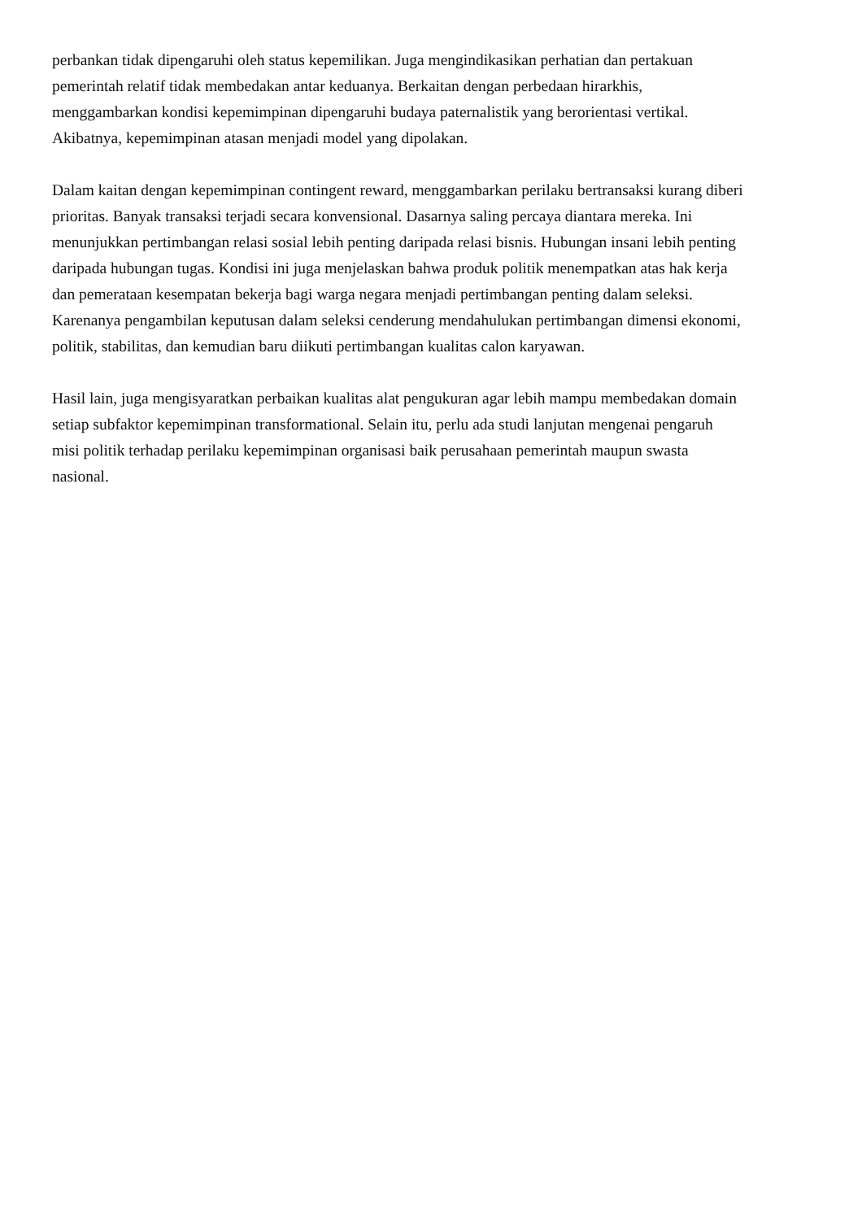perbankan tidak dipengaruhi oleh status kepemilikan. Juga mengindikasikan perhatian dan pertakuan
pemerintah relatif tidak membedakan antar keduanya. Berkaitan dengan perbedaan hirarkhis,
menggambarkan kondisi kepemimpinan dipengaruhi budaya paternalistik yang berorientasi vertikal.
Akibatnya, kepemimpinan atasan menjadi model yang dipolakan.
Dalam kaitan dengan kepemimpinan contingent reward, menggambarkan perilaku bertransaksi kurang diberi
prioritas. Banyak transaksi terjadi secara konvensional. Dasarnya saling percaya diantara mereka. Ini
menunjukkan pertimbangan relasi sosial lebih penting daripada relasi bisnis. Hubungan insani lebih penting
daripada hubungan tugas. Kondisi ini juga menjelaskan bahwa produk politik menempatkan atas hak kerja
dan pemerataan kesempatan bekerja bagi warga negara menjadi pertimbangan penting dalam seleksi.
Karenanya pengambilan keputusan dalam seleksi cenderung mendahulukan pertimbangan dimensi ekonomi,
politik, stabilitas, dan kemudian baru diikuti pertimbangan kualitas calon karyawan.
Hasil lain, juga mengisyaratkan perbaikan kualitas alat pengukuran agar lebih mampu membedakan domain
setiap subfaktor kepemimpinan transformational. Selain itu, perlu ada studi lanjutan mengenai pengaruh
misi politik terhadap perilaku kepemimpinan organisasi baik perusahaan pemerintah maupun swasta
nasional.